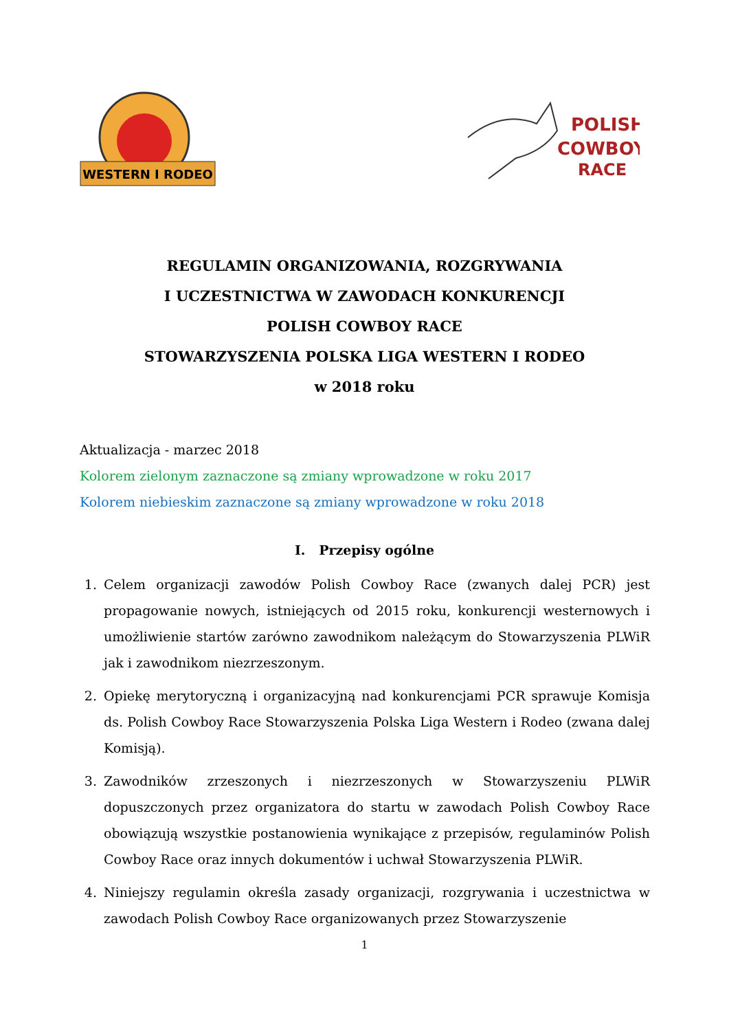WESTERN I RODEO
POLISH
COWBOY
RACE
REGULAMIN ORGANIZOWANIA, ROZGRYWANIA
I UCZESTNICTWA W ZAWODACH KONKURENCJI
POLISH COWBOY RACE
STOWARZYSZENIA POLSKA LIGA WESTERN I RODEO
w 2018 roku
Aktualizacja - marzec 2018
Kolorem zielonym zaznaczone są zmiany wprowadzone w roku 2017
Kolorem niebieskim zaznaczone są zmiany wprowadzone w roku 2018
I. Przepisy ogólne
1. Celem organizacji zawodów Polish Cowboy Race (zwanych dalej PCR) jest propagowanie nowych, istniejących od 2015 roku, konkurencji westernowych i umożliwienie startów zarówno zawodnikom należącym do Stowarzyszenia PLWiR jak i zawodnikom niezrzeszonym.
2. Opiekę merytoryczną i organizacyjną nad konkurencjami PCR sprawuje Komisja ds. Polish Cowboy Race Stowarzyszenia Polska Liga Western i Rodeo (zwana dalej Komisją).
3. Zawodników zrzeszonych i niezrzeszonych w Stowarzyszeniu PLWiR dopuszczonych przez organizatora do startu w zawodach Polish Cowboy Race obowiązują wszystkie postanowienia wynikające z przepisów, regulaminów Polish Cowboy Race oraz innych dokumentów i uchwał Stowarzyszenia PLWiR.
4. Niniejszy regulamin określa zasady organizacji, rozgrywania i uczestnictwa w zawodach Polish Cowboy Race organizowanych przez Stowarzyszenie
1